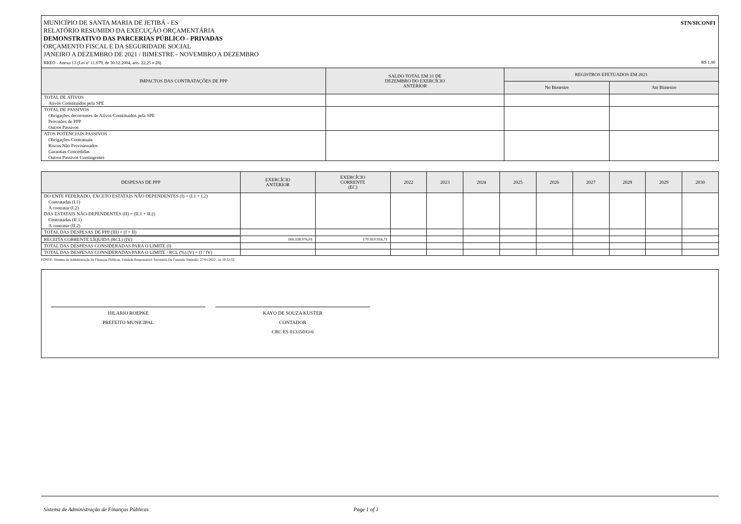STN/SICONFI MUNICÍPIO DE SANTA MARIA DE JETIBÁ - ES
RELATÓRIO RESUMIDO DA EXECUÇÃO ORÇAMENTÁRIA
DEMONSTRATIVO DAS PARCERIAS PÚBLICO - PRIVADAS
ORÇAMENTO FISCAL E DA SEGURIDADE SOCIAL
JANEIRO A DEZEMBRO DE 2021 / BIMESTRE - NOVEMBRO A DEZEMBRO
RREO - Anexo 13 (Lei nº 11.079, de 30.12.2004, arts. 22,25 e 28) R$ 1,00
| IMPACTOS DAS CONTRATAÇÕES DE PPP | SALDO TOTAL EM 31 DE DEZEMBRO DO EXERCÍCIO ANTERIOR | REGISTROS EFETUADOS EM 2021 | |
| --- | --- | --- | --- |
| | | No Bimestre | Até Bimestre |
| TOTAL DE ATIVOS | | | |
| Ativos Constituídos pela SPE | | | |
| TOTAL DE PASSIVOS | | | |
| Obrigações decorrentes de Ativos Constituídos pela SPE | | | |
| Provisões de PPP | | | |
| Outros Passivos | | | |
| ATOS POTENCIAIS PASSIVOS | | | |
| Obrigações Contratuais | | | |
| Riscos Não Provisionados | | | |
| Garantias Concedidas | | | |
| Outros Passivos Contingentes | | | |
| DESPESAS DE PPP | EXERCÍCIO ANTERIOR | EXERCÍCIO CORRENTE (EC) | 2022 | 2023 | 2024 | 2025 | 2026 | 2027 | 2028 | 2029 | 2030 |
| --- | --- | --- | --- | --- | --- | --- | --- | --- | --- | --- | --- |
| DO ENTE FEDERADO, EXCETO ESTATAIS NÃO DEPENDENTES (I) = (I.1 + I.2) | | | | | | | | | | | |
| Contratadas (I.1) | | | | | | | | | | | |
| A contratar (I.2) | | | | | | | | | | | |
| DAS ESTATAIS NÃO-DEPENDENTES (II) = (II.1 + II.2) | | | | | | | | | | | |
| Contratadas (II.1) | | | | | | | | | | | |
| A contratar (II.2) | | | | | | | | | | | |
| TOTAL DAS DESPESAS DE PPP (III) = (I + II) | | | | | | | | | | | |
| RECEITA CORRENTE LÍQUIDA (RCL) (IV) | 169.338.976,01 | 170.910.916,71 | | | | | | | | | |
| TOTAL DAS DESPESAS CONSIDERADAS PARA O LIMITE (I) | | | | | | | | | | | |
| TOTAL DAS DESPESAS CONSIDERADAS PARA O LIMITE / RCL (%) (V) = (I / IV) | | | | | | | | | | | |
FONTE: Sistema de Administração de Finanças Públicas, Unidade Responsável: Secretaria De Fazenda, Emissão: 27/01/2022 , às 10:32:33
HILARIO ROEPKE
PREFEITO MUNICIPAL
KAYO DE SOUZA KUSTER
CONTADOR
CRC ES 013350/O-6
Sistema de Administração de Finanças Públicas Page 1 of 1